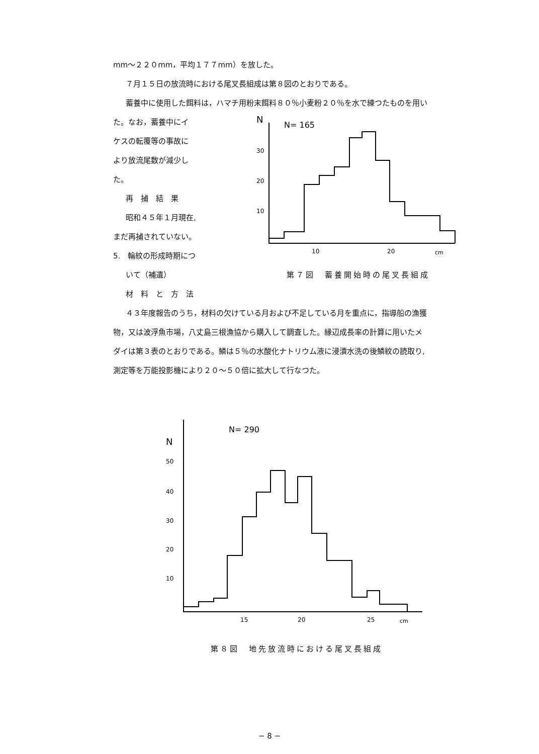mm〜２２０mm，平均１７７mm）を放した。
７月１５日の放流時における尾叉長組成は第８図のとおりである。
蓄養中に使用した餌料は，ハマチ用粉末餌料８０％小麦粉２０％を水で練つたものを用い
た。なお，蓄養中にイ
ケスの転覆等の事故に
より放流尾数が減少し
た。
再　捕　結　果
昭和４５年１月現在,
まだ再捕されていない。
5.　輪紋の形成時期につ
いて（補遺）
材　料　と　方　法
N
N= 165
30
20
10
10
20
cm
第７図　蓄養開始時の尾叉長組成
４３年度報告のうち，材料の欠けている月および不足している月を重点に，指導船の漁獲
物，又は波浮魚市場，八丈島三根漁協から購入して調査した。縁辺成長率の計算に用いたメ
ダイは第３表のとおりである。鱗は５％の水酸化ナトリウム液に浸漬水洗の後鱗紋の読取り,
測定等を万能投影機により２０〜５０倍に拡大して行なつた。
N= 290
N
50
40
30
20
10
15
20
25
cm
第８図　地先放流時における尾叉長組成
− 8 −